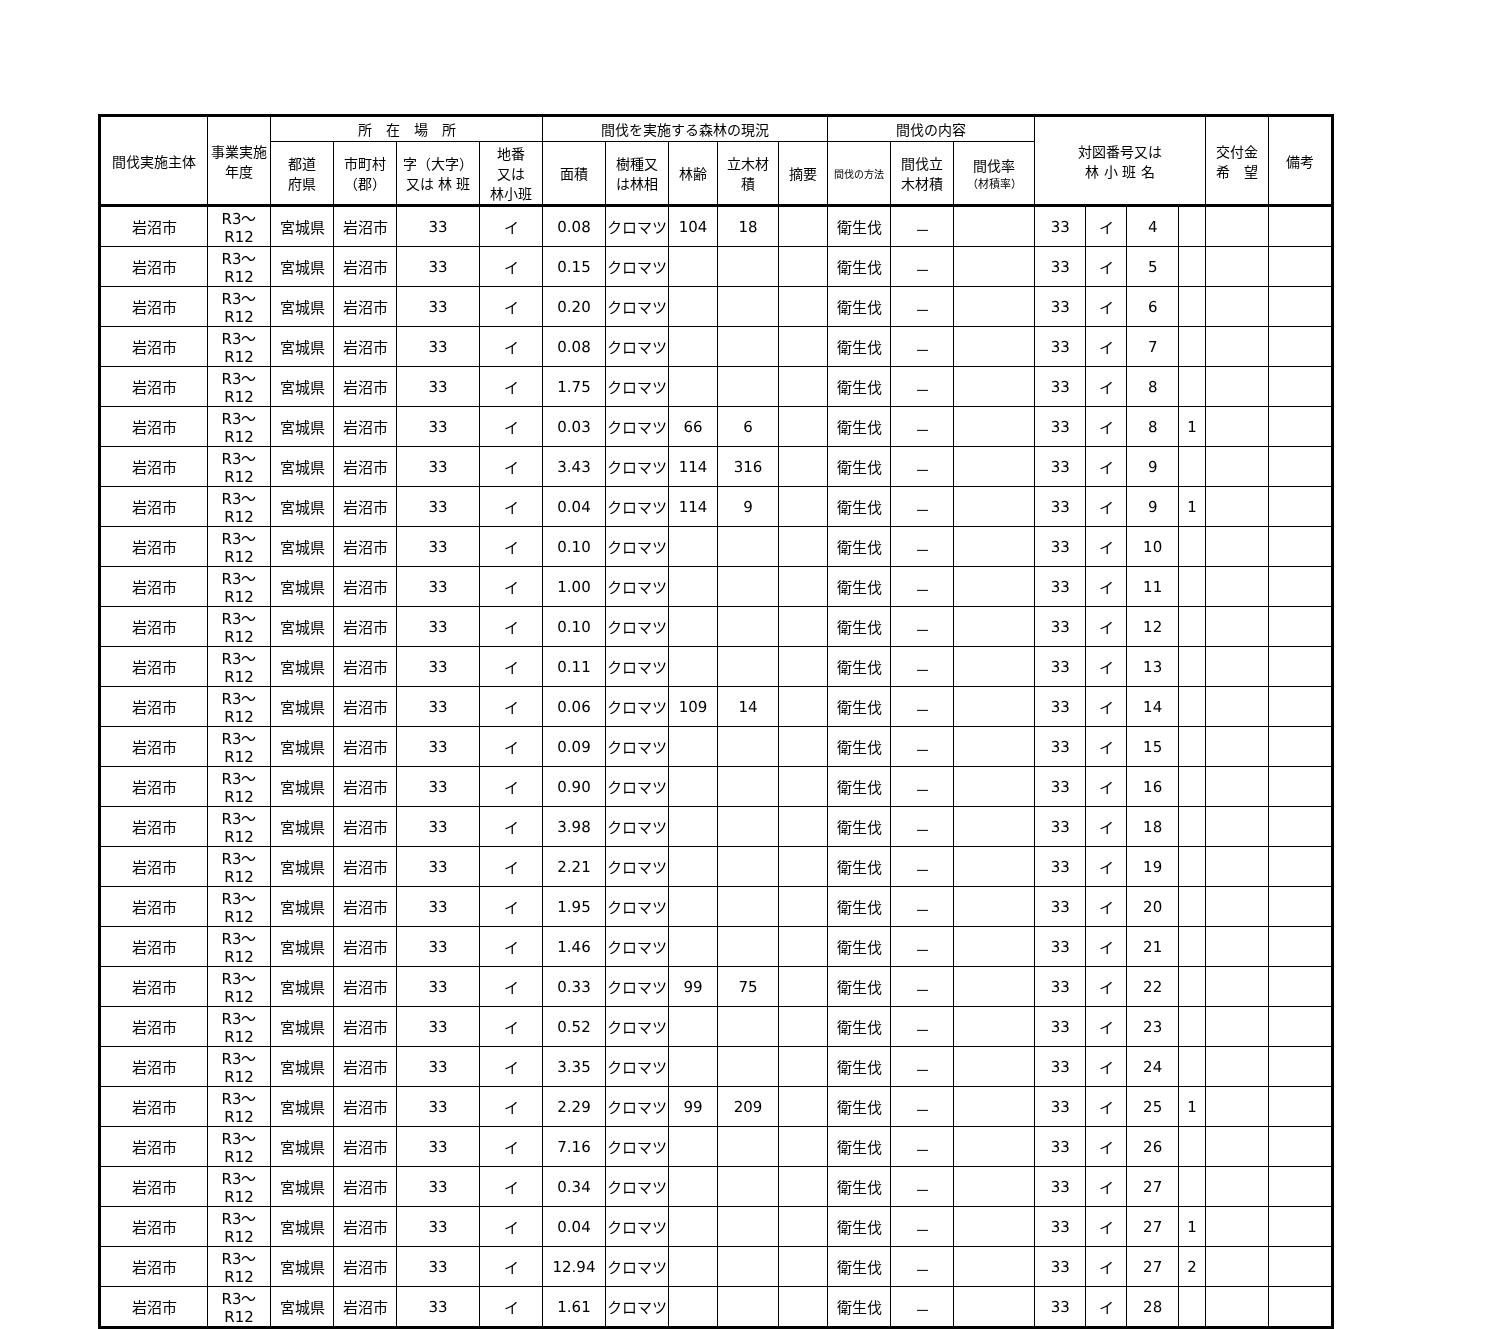| 間伐実施主体 | 事業実施年度 | 所 在 場 所 | | | | 間伐を実施する森林の現況 | | | | | 間伐の内容 | | | 対図番号又は 林 小 班 名 | | | | 交付金 希 望 | 備考 |
| --- | --- | --- | --- | --- | --- | --- | --- | --- | --- | --- | --- | --- | --- | --- | --- | --- | --- | --- | --- |
| | | 都道 府県 | 市町村 （郡） | 字（大字） 又は 林 班 | 地番 又は 林小班 | 面積 | 樹種又 は林相 | 林齢 | 立木材 積 | 摘要 | 間伐の方法 | 間伐立 木材積 | 間伐率 （材積率） | | | | | | |
| 岩沼市 | R3～R12 | 宮城県 | 岩沼市 | 33 | イ | 0.08 | クロマツ | 104 | 18 | | 衛生伐 | － | | 33 | イ | 4 | | | |
| 岩沼市 | R3～R12 | 宮城県 | 岩沼市 | 33 | イ | 0.15 | クロマツ | | | | 衛生伐 | － | | 33 | イ | 5 | | | |
| 岩沼市 | R3～R12 | 宮城県 | 岩沼市 | 33 | イ | 0.20 | クロマツ | | | | 衛生伐 | － | | 33 | イ | 6 | | | |
| 岩沼市 | R3～R12 | 宮城県 | 岩沼市 | 33 | イ | 0.08 | クロマツ | | | | 衛生伐 | － | | 33 | イ | 7 | | | |
| 岩沼市 | R3～R12 | 宮城県 | 岩沼市 | 33 | イ | 1.75 | クロマツ | | | | 衛生伐 | － | | 33 | イ | 8 | | | |
| 岩沼市 | R3～R12 | 宮城県 | 岩沼市 | 33 | イ | 0.03 | クロマツ | 66 | 6 | | 衛生伐 | － | | 33 | イ | 8 | 1 | | |
| 岩沼市 | R3～R12 | 宮城県 | 岩沼市 | 33 | イ | 3.43 | クロマツ | 114 | 316 | | 衛生伐 | － | | 33 | イ | 9 | | | |
| 岩沼市 | R3～R12 | 宮城県 | 岩沼市 | 33 | イ | 0.04 | クロマツ | 114 | 9 | | 衛生伐 | － | | 33 | イ | 9 | 1 | | |
| 岩沼市 | R3～R12 | 宮城県 | 岩沼市 | 33 | イ | 0.10 | クロマツ | | | | 衛生伐 | － | | 33 | イ | 10 | | | |
| 岩沼市 | R3～R12 | 宮城県 | 岩沼市 | 33 | イ | 1.00 | クロマツ | | | | 衛生伐 | － | | 33 | イ | 11 | | | |
| 岩沼市 | R3～R12 | 宮城県 | 岩沼市 | 33 | イ | 0.10 | クロマツ | | | | 衛生伐 | － | | 33 | イ | 12 | | | |
| 岩沼市 | R3～R12 | 宮城県 | 岩沼市 | 33 | イ | 0.11 | クロマツ | | | | 衛生伐 | － | | 33 | イ | 13 | | | |
| 岩沼市 | R3～R12 | 宮城県 | 岩沼市 | 33 | イ | 0.06 | クロマツ | 109 | 14 | | 衛生伐 | － | | 33 | イ | 14 | | | |
| 岩沼市 | R3～R12 | 宮城県 | 岩沼市 | 33 | イ | 0.09 | クロマツ | | | | 衛生伐 | － | | 33 | イ | 15 | | | |
| 岩沼市 | R3～R12 | 宮城県 | 岩沼市 | 33 | イ | 0.90 | クロマツ | | | | 衛生伐 | － | | 33 | イ | 16 | | | |
| 岩沼市 | R3～R12 | 宮城県 | 岩沼市 | 33 | イ | 3.98 | クロマツ | | | | 衛生伐 | － | | 33 | イ | 18 | | | |
| 岩沼市 | R3～R12 | 宮城県 | 岩沼市 | 33 | イ | 2.21 | クロマツ | | | | 衛生伐 | － | | 33 | イ | 19 | | | |
| 岩沼市 | R3～R12 | 宮城県 | 岩沼市 | 33 | イ | 1.95 | クロマツ | | | | 衛生伐 | － | | 33 | イ | 20 | | | |
| 岩沼市 | R3～R12 | 宮城県 | 岩沼市 | 33 | イ | 1.46 | クロマツ | | | | 衛生伐 | － | | 33 | イ | 21 | | | |
| 岩沼市 | R3～R12 | 宮城県 | 岩沼市 | 33 | イ | 0.33 | クロマツ | 99 | 75 | | 衛生伐 | － | | 33 | イ | 22 | | | |
| 岩沼市 | R3～R12 | 宮城県 | 岩沼市 | 33 | イ | 0.52 | クロマツ | | | | 衛生伐 | － | | 33 | イ | 23 | | | |
| 岩沼市 | R3～R12 | 宮城県 | 岩沼市 | 33 | イ | 3.35 | クロマツ | | | | 衛生伐 | － | | 33 | イ | 24 | | | |
| 岩沼市 | R3～R12 | 宮城県 | 岩沼市 | 33 | イ | 2.29 | クロマツ | 99 | 209 | | 衛生伐 | － | | 33 | イ | 25 | 1 | | |
| 岩沼市 | R3～R12 | 宮城県 | 岩沼市 | 33 | イ | 7.16 | クロマツ | | | | 衛生伐 | － | | 33 | イ | 26 | | | |
| 岩沼市 | R3～R12 | 宮城県 | 岩沼市 | 33 | イ | 0.34 | クロマツ | | | | 衛生伐 | － | | 33 | イ | 27 | | | |
| 岩沼市 | R3～R12 | 宮城県 | 岩沼市 | 33 | イ | 0.04 | クロマツ | | | | 衛生伐 | － | | 33 | イ | 27 | 1 | | |
| 岩沼市 | R3～R12 | 宮城県 | 岩沼市 | 33 | イ | 12.94 | クロマツ | | | | 衛生伐 | － | | 33 | イ | 27 | 2 | | |
| 岩沼市 | R3～R12 | 宮城県 | 岩沼市 | 33 | イ | 1.61 | クロマツ | | | | 衛生伐 | － | | 33 | イ | 28 | | | |